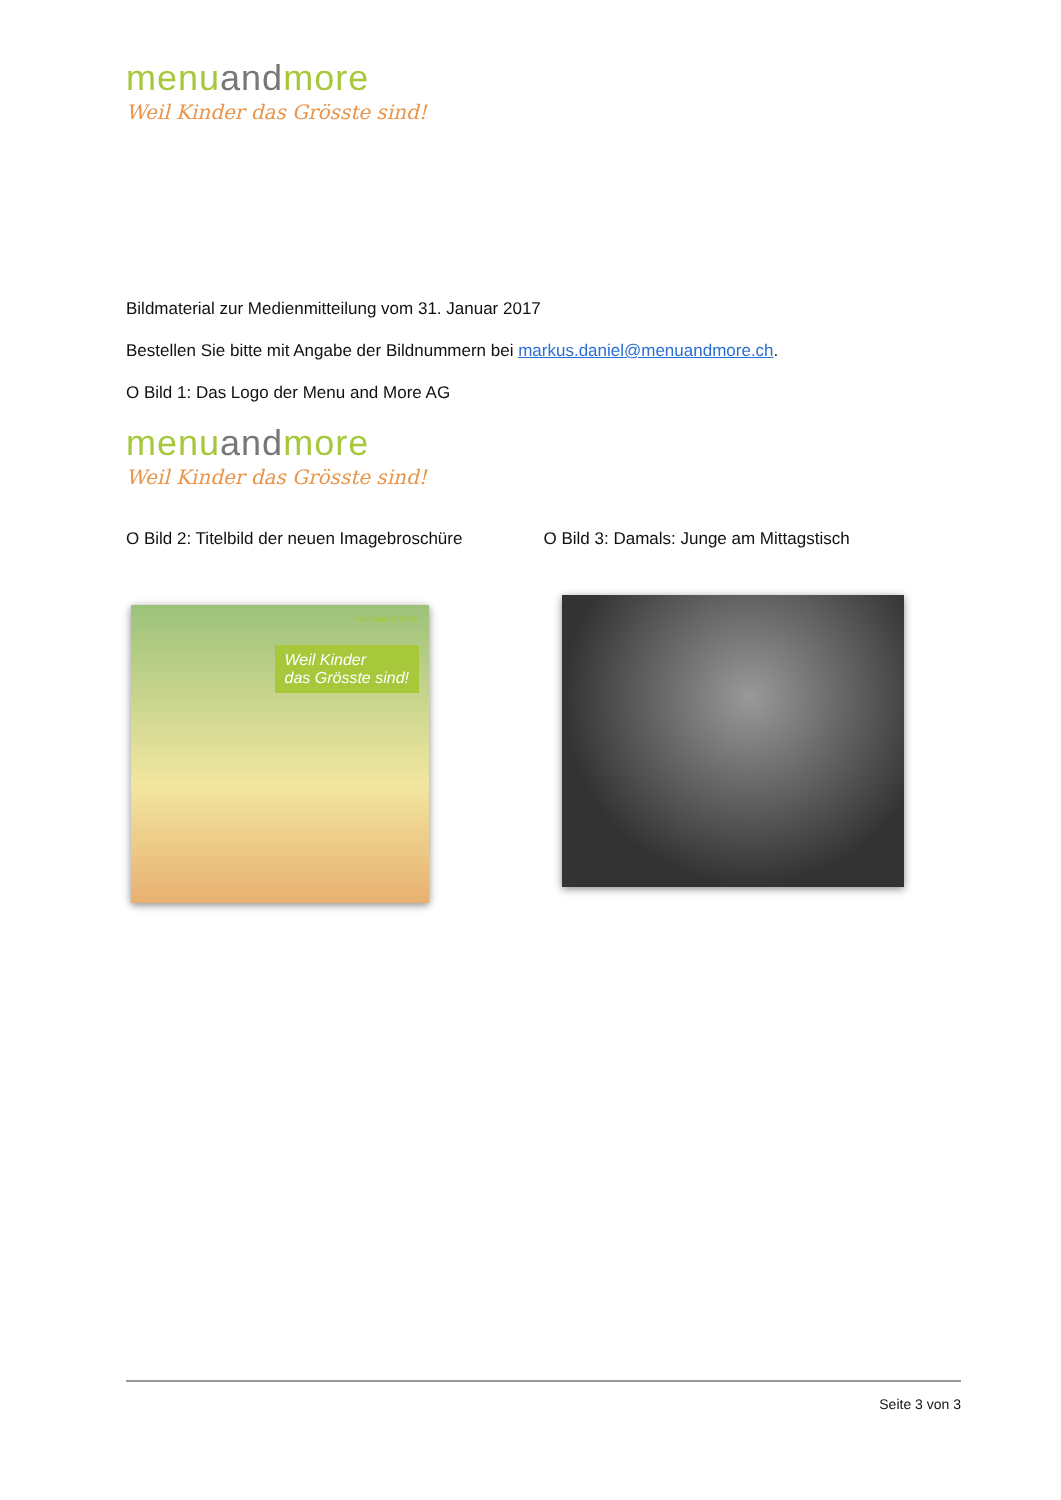menuandmore
Weil Kinder das Grösste sind!
Bildmaterial zur Medienmitteilung vom 31. Januar 2017
Bestellen Sie bitte mit Angabe der Bildnummern bei markus.daniel@menuandmore.ch.
O Bild 1: Das Logo der Menu and More AG
menuandmore
Weil Kinder das Grösste sind!
O Bild 2: Titelbild der neuen Imagebroschüre
menuandmore
Weil Kinder
das Grösste sind!
O Bild 3: Damals: Junge am Mittagstisch
Seite 3 von 3